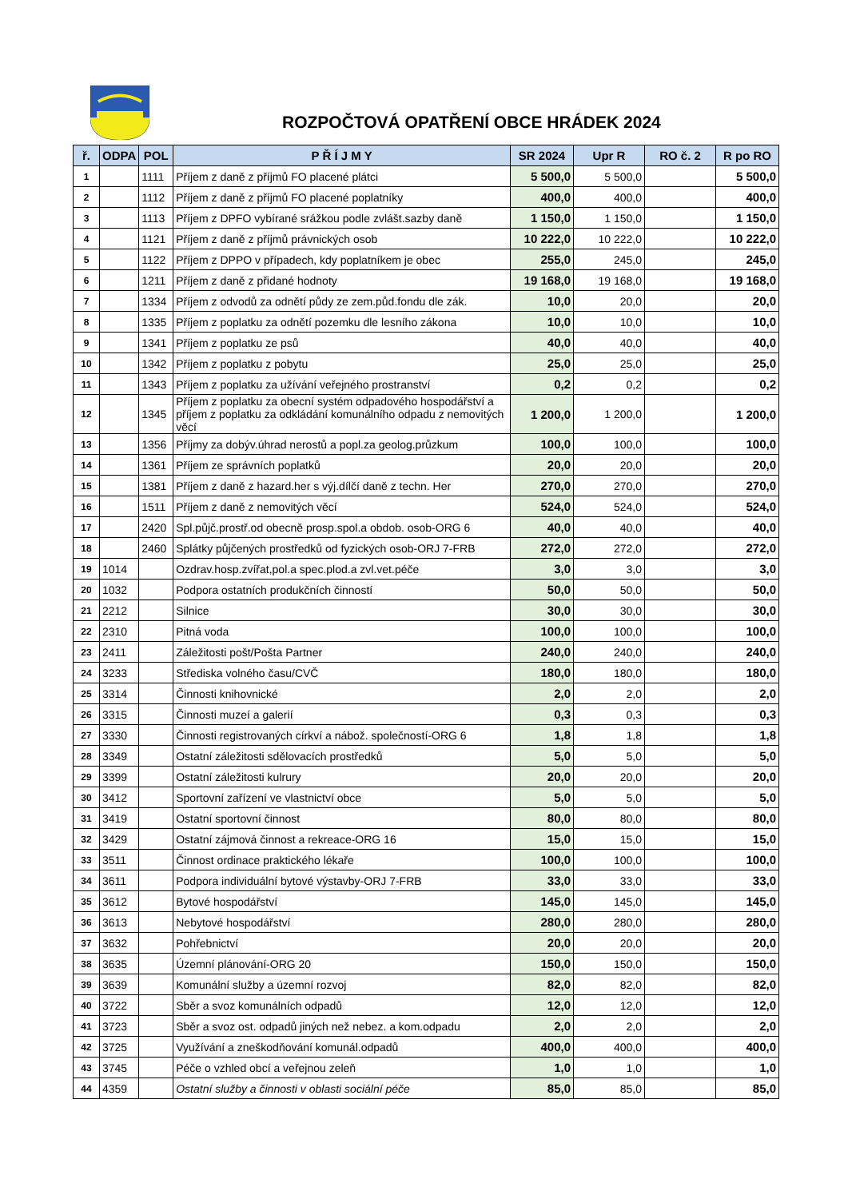ROZPOČTOVÁ OPATŘENÍ OBCE HRÁDEK 2024
| ř. | ODPA | POL | P Ř Í J M Y | SR 2024 | Upr R | RO č. 2 | R po RO |
| --- | --- | --- | --- | --- | --- | --- | --- |
| 1 | | 1111 | Příjem z daně z příjmů FO placené plátci | 5 500,0 | 5 500,0 | | 5 500,0 |
| 2 | | 1112 | Příjem z daně z příjmů FO placené poplatníky | 400,0 | 400,0 | | 400,0 |
| 3 | | 1113 | Příjem z DPFO vybírané srážkou podle zvlášt.sazby daně | 1 150,0 | 1 150,0 | | 1 150,0 |
| 4 | | 1121 | Příjem z daně z příjmů právnických osob | 10 222,0 | 10 222,0 | | 10 222,0 |
| 5 | | 1122 | Příjem z DPPO v případech, kdy poplatníkem je obec | 255,0 | 245,0 | | 245,0 |
| 6 | | 1211 | Příjem z daně z přidané hodnoty | 19 168,0 | 19 168,0 | | 19 168,0 |
| 7 | | 1334 | Příjem z odvodů za odnětí půdy ze zem.půd.fondu dle zák. | 10,0 | 20,0 | | 20,0 |
| 8 | | 1335 | Příjem z poplatku za odnětí pozemku dle lesního zákona | 10,0 | 10,0 | | 10,0 |
| 9 | | 1341 | Příjem z poplatku ze psů | 40,0 | 40,0 | | 40,0 |
| 10 | | 1342 | Příjem z poplatku z pobytu | 25,0 | 25,0 | | 25,0 |
| 11 | | 1343 | Příjem z poplatku za užívání veřejného prostranství | 0,2 | 0,2 | | 0,2 |
| 12 | | 1345 | Příjem z poplatku za obecní systém odpadového hospodářství a příjem z poplatku za odkládání komunálního odpadu z nemovitých věcí | 1 200,0 | 1 200,0 | | 1 200,0 |
| 13 | | 1356 | Příjmy za dobýv.úhrad nerostů a popl.za geolog.průzkum | 100,0 | 100,0 | | 100,0 |
| 14 | | 1361 | Příjem ze správních poplatků | 20,0 | 20,0 | | 20,0 |
| 15 | | 1381 | Příjem z daně z hazard.her s výj.dílčí daně z techn. Her | 270,0 | 270,0 | | 270,0 |
| 16 | | 1511 | Příjem z daně z nemovitých věcí | 524,0 | 524,0 | | 524,0 |
| 17 | | 2420 | Spl.půjč.prostř.od obecně prosp.spol.a obdob. osob-ORG 6 | 40,0 | 40,0 | | 40,0 |
| 18 | | 2460 | Splátky půjčených prostředků od fyzických osob-ORJ 7-FRB | 272,0 | 272,0 | | 272,0 |
| 19 | 1014 | | Ozdrav.hosp.zvířat,pol.a spec.plod.a zvl.vet.péče | 3,0 | 3,0 | | 3,0 |
| 20 | 1032 | | Podpora ostatních produkčních činností | 50,0 | 50,0 | | 50,0 |
| 21 | 2212 | | Silnice | 30,0 | 30,0 | | 30,0 |
| 22 | 2310 | | Pitná voda | 100,0 | 100,0 | | 100,0 |
| 23 | 2411 | | Záležitosti pošt/Pošta Partner | 240,0 | 240,0 | | 240,0 |
| 24 | 3233 | | Střediska volného času/CVČ | 180,0 | 180,0 | | 180,0 |
| 25 | 3314 | | Činnosti knihovnické | 2,0 | 2,0 | | 2,0 |
| 26 | 3315 | | Činnosti muzeí a galerií | 0,3 | 0,3 | | 0,3 |
| 27 | 3330 | | Činnosti registrovaných církví a nábož. společností-ORG 6 | 1,8 | 1,8 | | 1,8 |
| 28 | 3349 | | Ostatní záležitosti sdělovacích prostředků | 5,0 | 5,0 | | 5,0 |
| 29 | 3399 | | Ostatní záležitosti kulrury | 20,0 | 20,0 | | 20,0 |
| 30 | 3412 | | Sportovní zařízení ve vlastnictví obce | 5,0 | 5,0 | | 5,0 |
| 31 | 3419 | | Ostatní sportovní činnost | 80,0 | 80,0 | | 80,0 |
| 32 | 3429 | | Ostatní zájmová činnost a rekreace-ORG 16 | 15,0 | 15,0 | | 15,0 |
| 33 | 3511 | | Činnost ordinace praktického lékaře | 100,0 | 100,0 | | 100,0 |
| 34 | 3611 | | Podpora individuální bytové výstavby-ORJ 7-FRB | 33,0 | 33,0 | | 33,0 |
| 35 | 3612 | | Bytové hospodářství | 145,0 | 145,0 | | 145,0 |
| 36 | 3613 | | Nebytové hospodářství | 280,0 | 280,0 | | 280,0 |
| 37 | 3632 | | Pohřebnictví | 20,0 | 20,0 | | 20,0 |
| 38 | 3635 | | Územní plánování-ORG 20 | 150,0 | 150,0 | | 150,0 |
| 39 | 3639 | | Komunální služby a územní rozvoj | 82,0 | 82,0 | | 82,0 |
| 40 | 3722 | | Sběr a svoz komunálních odpadů | 12,0 | 12,0 | | 12,0 |
| 41 | 3723 | | Sběr a svoz ost. odpadů jiných než nebez. a kom.odpadu | 2,0 | 2,0 | | 2,0 |
| 42 | 3725 | | Využívání a zneškodňování komunál.odpadů | 400,0 | 400,0 | | 400,0 |
| 43 | 3745 | | Péče o vzhled obcí a veřejnou zeleň | 1,0 | 1,0 | | 1,0 |
| 44 | 4359 | | Ostatní služby a činnosti v oblasti sociální péče | 85,0 | 85,0 | | 85,0 |